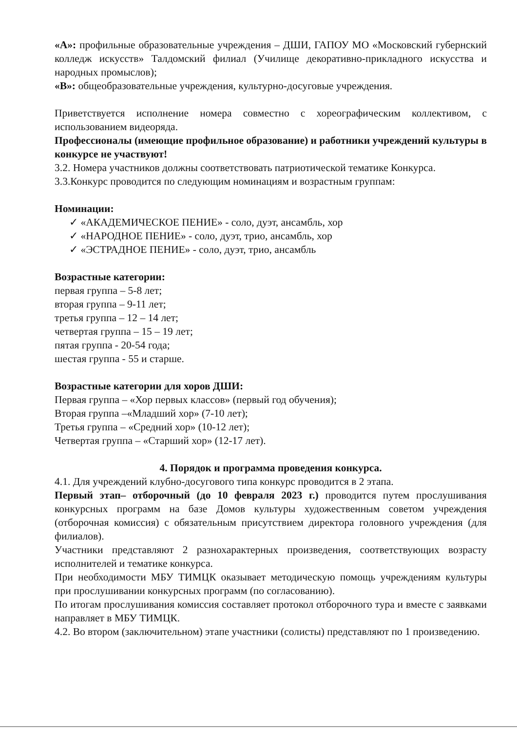«А»: профильные образовательные учреждения – ДШИ, ГАПОУ МО «Московский губернский колледж искусств» Талдомский филиал (Училище декоративно-прикладного искусства и народных промыслов);
«В»: общеобразовательные учреждения, культурно-досуговые учреждения.
Приветствуется исполнение номера совместно с хореографическим коллективом, с использованием видеоряда.
Профессионалы (имеющие профильное образование) и работники учреждений культуры в конкурсе не участвуют!
3.2. Номера участников должны соответствовать патриотической тематике Конкурса.
3.3.Конкурс проводится по следующим номинациям и возрастным группам:
Номинации:
✓ «АКАДЕМИЧЕСКОЕ ПЕНИЕ» - соло, дуэт, ансамбль, хор
✓ «НАРОДНОЕ ПЕНИЕ» - соло, дуэт, трио, ансамбль, хор
✓ «ЭСТРАДНОЕ ПЕНИЕ» - соло, дуэт, трио, ансамбль
Возрастные категории:
первая группа – 5-8 лет;
вторая группа – 9-11 лет;
третья группа – 12 – 14 лет;
четвертая группа – 15 – 19 лет;
пятая группа - 20-54 года;
шестая группа - 55 и старше.
Возрастные категории для хоров ДШИ:
Первая группа – «Хор первых классов» (первый год обучения);
Вторая группа –«Младший хор» (7-10 лет);
Третья группа – «Средний хор» (10-12 лет);
Четвертая группа – «Старший хор» (12-17 лет).
4. Порядок и программа проведения конкурса.
4.1. Для учреждений клубно-досугового типа конкурс проводится в 2 этапа.
Первый этап– отборочный (до 10 февраля 2023 г.) проводится путем прослушивания конкурсных программ на базе Домов культуры художественным советом учреждения (отборочная комиссия) с обязательным присутствием директора головного учреждения (для филиалов).
Участники представляют 2 разнохарактерных произведения, соответствующих возрасту исполнителей и тематике конкурса.
При необходимости МБУ ТИМЦК оказывает методическую помощь учреждениям культуры при прослушивании конкурсных программ (по согласованию).
По итогам прослушивания комиссия составляет протокол отборочного тура и вместе с заявками направляет в МБУ ТИМЦК.
4.2. Во втором (заключительном) этапе участники (солисты) представляют по 1 произведению.